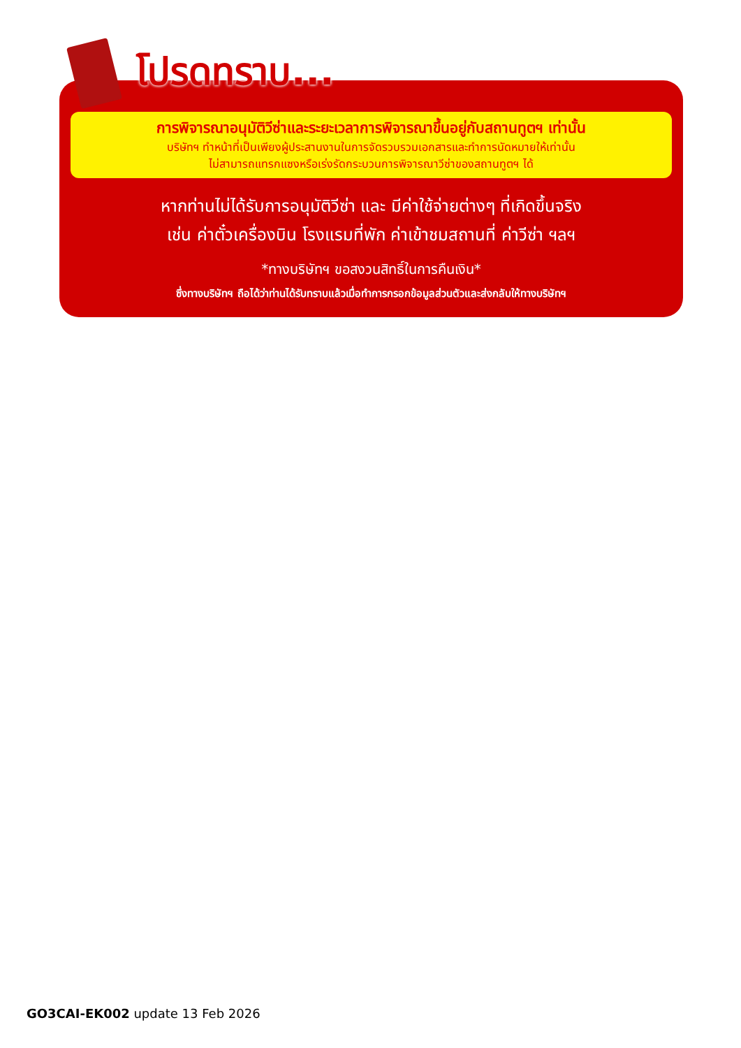โปรดทราบ...
การพิจารณาอนุมัติวีซ่าและระยะเวลาการพิจารณาขึ้นอยู่กับสถานทูตฯ เท่านั้น
บริษัทฯ ทำหน้าที่เป็นเพียงผู้ประสานงานในการจัดรวบรวมเอกสารและทำการนัดหมายให้เท่านั้น
ไม่สามารถแทรกแซงหรือเร่งรัดกระบวนการพิจารณาวีซ่าของสถานทูตฯ ได้
หากท่านไม่ได้รับการอนุมัติวีซ่า และ มีค่าใช้จ่ายต่างๆ ที่เกิดขึ้นจริง
เช่น ค่าตั๋วเครื่องบิน โรงแรมที่พัก ค่าเข้าชมสถานที่ ค่าวีซ่า ฯลฯ
*ทางบริษัทฯ ขอสงวนสิทธิ์ในการคืนเงิน*
ซึ่งทางบริษัทฯ ถือได้ว่าท่านได้รับทราบแล้วเมื่อทำการกรอกข้อมูลส่วนตัวและส่งกลับให้ทางบริษัทฯ
GO3CAI-EK002 update 13 Feb 2026